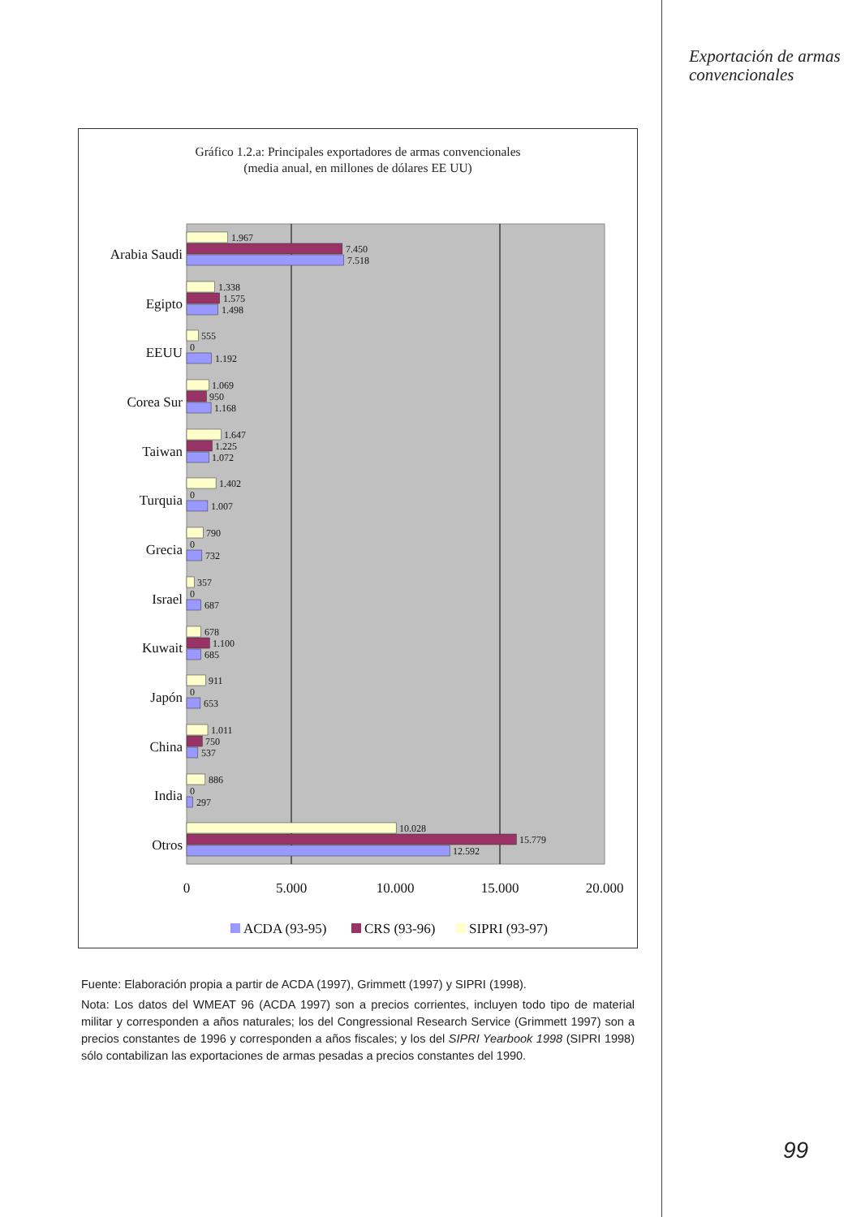Exportación de armas convencionales
Gráfico 1.2.a: Principales exportadores de armas convencionales
(media anual, en millones de dólares EE UU)
Arabia Saudi
Egipto
EEUU
Corea Sur
Taiwan
Turquia
Grecia
Israel
Kuwait
Japón
China
India
Otros
1.967
7.450
7.518
1.338
1.575
1.498
555
0
1.192
1.069
950
1.168
1.647
1.225
1.072
1.402
0
1.007
790
0
732
357
0
687
678
1.100
685
911
0
653
1.011
750
537
886
0
297
10.028
15.779
12.592
0
5.000
10.000
15.000
20.000
ACDA (93-95)
CRS (93-96)
SIPRI (93-97)
Fuente: Elaboración propia a partir de ACDA (1997), Grimmett (1997) y SIPRI (1998).
Nota: Los datos del WMEAT 96 (ACDA 1997) son a precios corrientes, incluyen todo tipo de material militar y corresponden a años naturales; los del Congressional Research Service (Grimmett 1997) son a precios constantes de 1996 y corresponden a años fiscales; y los del SIPRI Yearbook 1998 (SIPRI 1998) sólo contabilizan las exportaciones de armas pesadas a precios constantes del 1990.
99